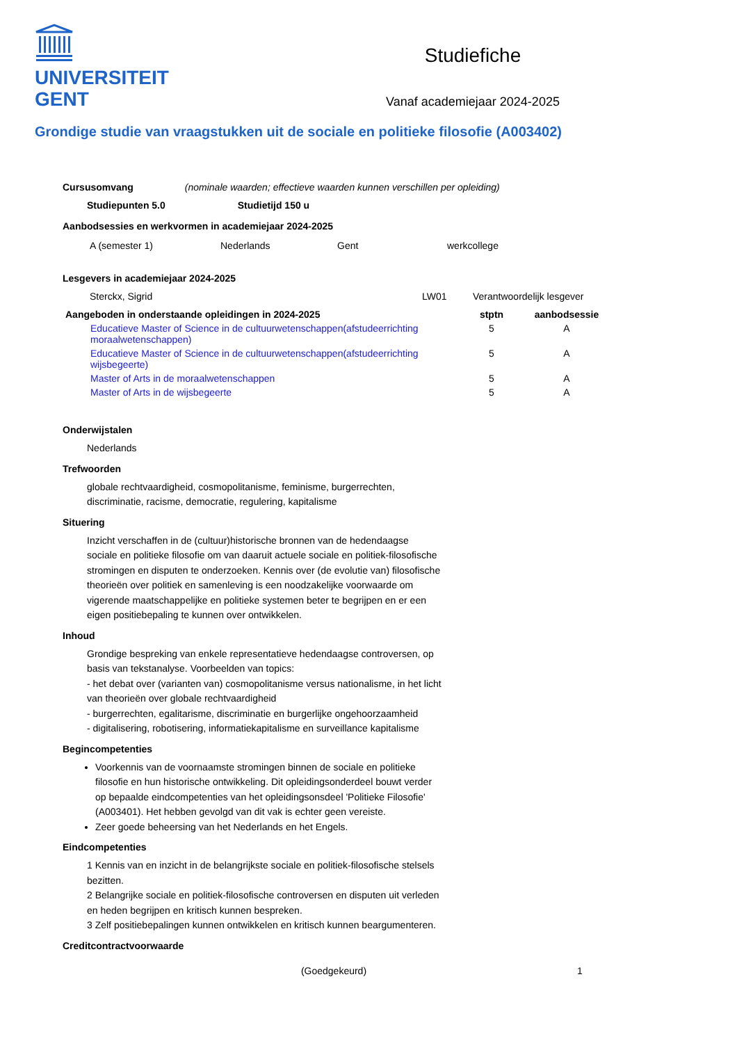UNIVERSITEIT
GENT
Studiefiche
Vanaf academiejaar 2024-2025
Grondige studie van vraagstukken uit de sociale en politieke filosofie (A003402)
Cursusomvang (nominale waarden; effectieve waarden kunnen verschillen per opleiding)
Studiepunten 5.0 Studietijd 150 u
Aanbodsessies en werkvormen in academiejaar 2024-2025
| A (semester 1) | Nederlands | Gent | werkcollege |
Lesgevers in academiejaar 2024-2025
| Sterckx, Sigrid | LW01 | Verantwoordelijk lesgever |
| Aangeboden in onderstaande opleidingen in 2024-2025 | stptn | aanbodsessie |
| --- | --- | --- |
| Educatieve Master of Science in de cultuurwetenschappen(afstudeerrichting moraalwetenschappen) | 5 | A |
| Educatieve Master of Science in de cultuurwetenschappen(afstudeerrichting wijsbegeerte) | 5 | A |
| Master of Arts in de moraalwetenschappen | 5 | A |
| Master of Arts in de wijsbegeerte | 5 | A |
Onderwijstalen
Nederlands
Trefwoorden
globale rechtvaardigheid, cosmopolitanisme, feminisme, burgerrechten,
discriminatie, racisme, democratie, regulering, kapitalisme
Situering
Inzicht verschaffen in de (cultuur)historische bronnen van de hedendaagse sociale en politieke filosofie om van daaruit actuele sociale en politiek-filosofische stromingen en disputen te onderzoeken. Kennis over (de evolutie van) filosofische theorieën over politiek en samenleving is een noodzakelijke voorwaarde om vigerende maatschappelijke en politieke systemen beter te begrijpen en er een eigen positiebepaling te kunnen over ontwikkelen.
Inhoud
Grondige bespreking van enkele representatieve hedendaagse controversen, op basis van tekstanalyse. Voorbeelden van topics:
- het debat over (varianten van) cosmopolitanisme versus nationalisme, in het licht van theorieën over globale rechtvaardigheid
- burgerrechten, egalitarisme, discriminatie en burgerlijke ongehoorzaamheid
- digitalisering, robotisering, informatiekapitalisme en surveillance kapitalisme
Begincompetenties
Voorkennis van de voornaamste stromingen binnen de sociale en politieke filosofie en hun historische ontwikkeling. Dit opleidingsonderdeel bouwt verder op bepaalde eindcompetenties van het opleidingsonsdeel 'Politieke Filosofie' (A003401). Het hebben gevolgd van dit vak is echter geen vereiste.
Zeer goede beheersing van het Nederlands en het Engels.
Eindcompetenties
1 Kennis van en inzicht in de belangrijkste sociale en politiek-filosofische stelsels bezitten.
2 Belangrijke sociale en politiek-filosofische controversen en disputen uit verleden en heden begrijpen en kritisch kunnen bespreken.
3 Zelf positiebepalingen kunnen ontwikkelen en kritisch kunnen beargumenteren.
Creditcontractvoorwaarde
(Goedgekeurd) 1